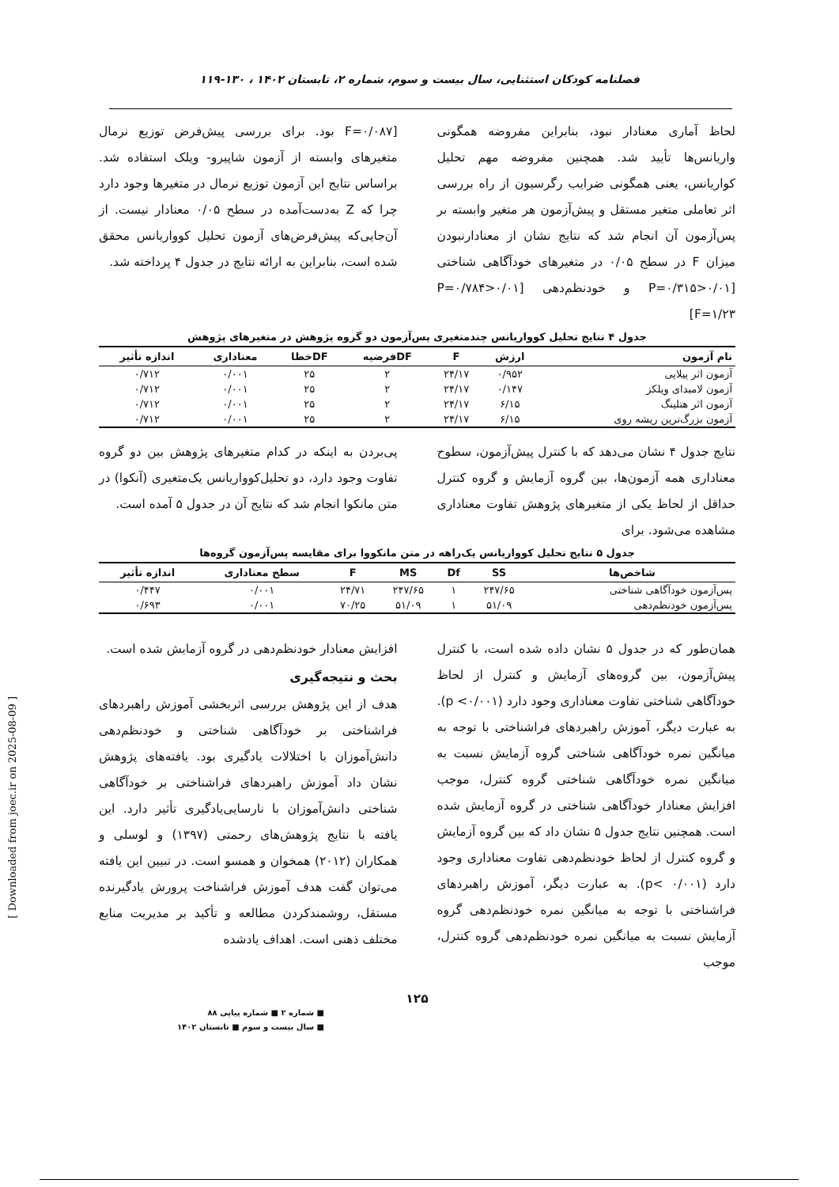فصلنامه کودکان استثنایی، سال بیست و سوم، شماره ۲، تابستان ۱۴۰۲ ، ۱۳۰-۱۱۹
لحاظ آماری معنادار نبود، بنابراین مفروضه همگونی واریانس‌ها تأیید شد. همچنین مفروضه مهم تحلیل کواریانس، یعنی همگونی ضرایب رگرسیون از راه بررسی اثر تعاملی متغیر مستقل و پیش‌آزمون هر متغیر وابسته بر پس‌آزمون آن انجام شد که نتایج نشان از معنادارنبودن میزان F در سطح ۰/۰۵ در متغیرهای خودآگاهی شناختی [P=۰/۳۱۵>۰/۰۱ و خودنظم‌دهی [P=۰/۷۸۴>۰/۰۱ [F=۱/۲۳
[F=۰/۰۸۷ بود. برای بررسی پیش‌فرض توزیع نرمال متغیرهای وابسته از آزمون شاپیرو- ویلک استفاده شد. براساس نتایج این آزمون توزیع نرمال در متغیرها وجود دارد چرا که Z به‌دست‌آمده در سطح ۰/۰۵ معنادار نیست. از آن‌جایی‌که پیش‌فرض‌های آزمون تحلیل کوواریانس محقق شده است، بنابراین به ارائه نتایج در جدول ۴ پرداخته شد.
جدول ۴ نتایج تحلیل کوواریانس چندمتغیری پس‌آزمون دو گروه پژوهش در متغیرهای پژوهش
| نام آزمون | ارزش | F | DFفرضیه | DFخطا | معناداری | اندازه تأثیر |
| --- | --- | --- | --- | --- | --- | --- |
| آزمون اثر پیلایی | ۰/۹۵۲ | ۲۴/۱۷ | ۲ | ۲۵ | ۰/۰۰۱ | ۰/۷۱۲ |
| آزمون لامبدای ویلکز | ۰/۱۴۷ | ۲۴/۱۷ | ۲ | ۲۵ | ۰/۰۰۱ | ۰/۷۱۲ |
| آزمون اثر هتلینگ | ۶/۱۵ | ۲۴/۱۷ | ۲ | ۲۵ | ۰/۰۰۱ | ۰/۷۱۲ |
| آزمون بزرگ‌ترین ریشه روی | ۶/۱۵ | ۲۴/۱۷ | ۲ | ۲۵ | ۰/۰۰۱ | ۰/۷۱۲ |
نتایج جدول ۴ نشان می‌دهد که با کنترل پیش‌آزمون، سطوح معناداری همه آزمون‌ها، بین گروه آزمایش و گروه کنترل حداقل از لحاظ یکی از متغیرهای پژوهش تفاوت معناداری مشاهده می‌شود. برای
پی‌بردن به اینکه در کدام متغیرهای پژوهش بین دو گروه تفاوت وجود دارد، دو تحلیل‌کوواریانس یک‌متغیری (آنکوا) در متن مانکوا انجام شد که نتایج آن در جدول ۵ آمده است.
جدول ۵ نتایج تحلیل کوواریانس یک‌راهه در متن مانکووا برای مقایسه پس‌آزمون گروه‌ها
| شاخص‌ها | SS | Df | MS | F | سطح معناداری | اندازه تأثیر |
| --- | --- | --- | --- | --- | --- | --- |
| پس‌آزمون خودآگاهی شناختی | ۲۴۷/۶۵ | ۱ | ۲۴۷/۶۵ | ۲۴/۷۱ | ۰/۰۰۱ | ۰/۴۴۷ |
| پس‌آزمون خودنظم‌دهی | ۵۱/۰۹ | ۱ | ۵۱/۰۹ | ۷۰/۲۵ | ۰/۰۰۱ | ۰/۶۹۳ |
همان‌طور که در جدول ۵ نشان داده شده است، با کنترل پیش‌آزمون، بین گروه‌های آزمایش و کنترل از لحاظ خودآگاهی شناختی تفاوت معناداری وجود دارد (p <۰/۰۰۱). به عبارت دیگر، آموزش راهبردهای فراشناختی با توجه به میانگین نمره خودآگاهی شناختی گروه آزمایش نسبت به میانگین نمره خودآگاهی شناختی گروه کنترل، موجب افزایش معنادار خودآگاهی شناختی در گروه آزمایش شده است. همچنین نتایج جدول ۵ نشان داد که بین گروه آزمایش و گروه کنترل از لحاظ خودنظم‌دهی تفاوت معناداری وجود دارد (p< ۰/۰۰۱). به عبارت دیگر، آموزش راهبردهای فراشناختی با توجه به میانگین نمره خودنظم‌دهی گروه آزمایش نسبت به میانگین نمره خودنظم‌دهی گروه کنترل، موجب
افزایش معنادار خودنظم‌دهی در گروه آزمایش شده است.
بحث و نتیجه‌گیری
هدف از این پژوهش بررسی اثربخشی آموزش راهبردهای فراشناختی بر خودآگاهی شناختی و خودنظم‌دهی دانش‌آموزان با اختلالات یادگیری بود. یافته‌های پژوهش نشان داد آموزش راهبردهای فراشناختی بر خودآگاهی شناختی دانش‌آموزان با نارسایی‌یادگیری تأثیر دارد. این یافته با نتایج پژوهش‌های رحمتی (۱۳۹۷) و لوسلی و همکاران (۲۰۱۲) همخوان و همسو است. در تبیین این یافته می‌توان گفت هدف آموزش فراشناخت پرورش یادگیرنده مستقل، روشمندکردن مطالعه و تأکید بر مدیریت منابع مختلف ذهنی است. اهداف یادشده
۱۲۵
■ شماره ۲ ■ شماره پیاپی ۸۸
■ سال بیست و سوم ■ تابستان ۱۴۰۲
[ Downloaded from joec.ir on 2025-08-09 ]